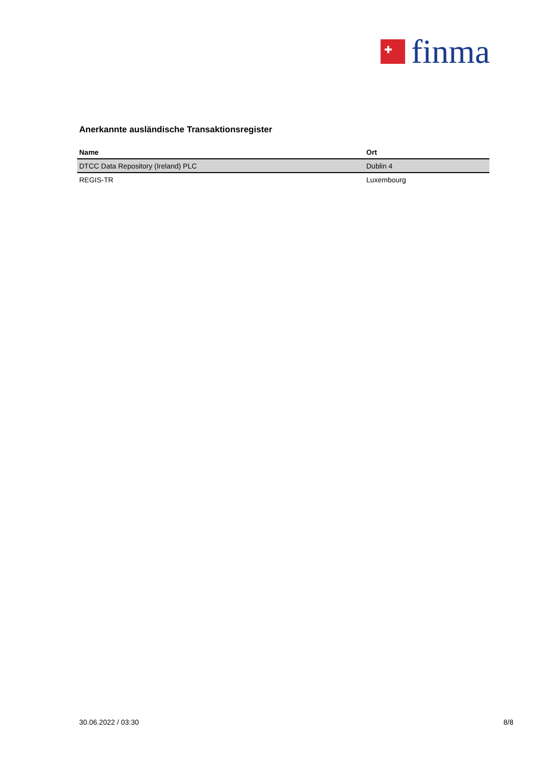finma
Anerkannte ausländische Transaktionsregister
| Name | Ort |
| --- | --- |
| DTCC Data Repository (Ireland) PLC | Dublin 4 |
| REGIS-TR | Luxembourg |
30.06.2022 / 03:30 8/8